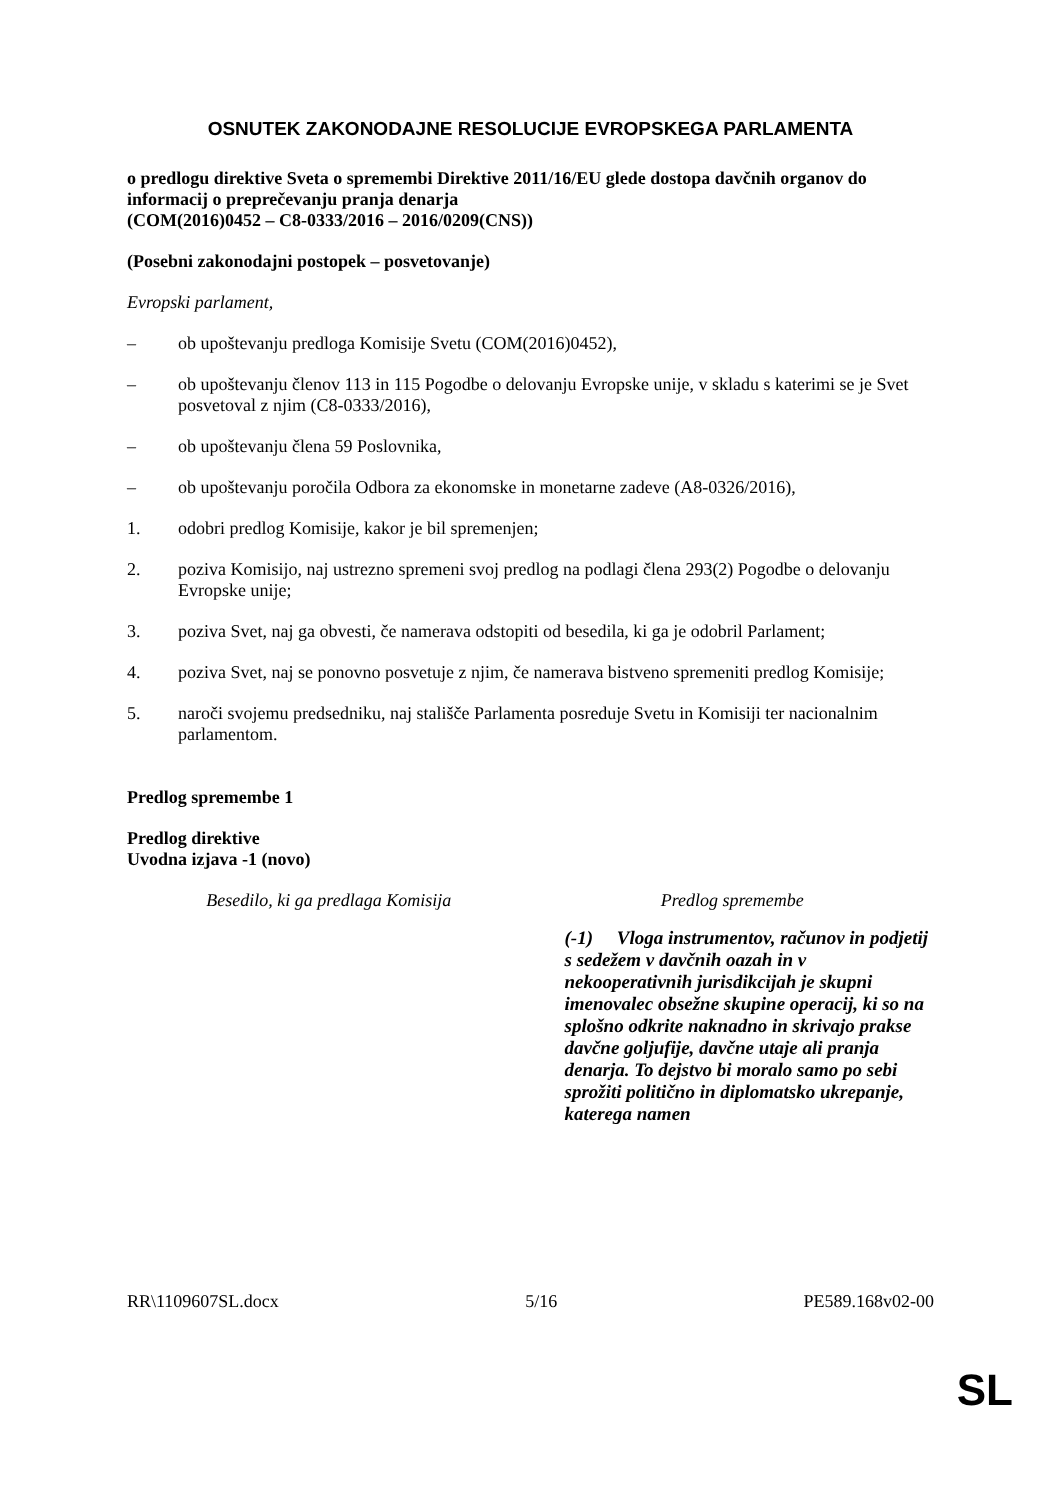OSNUTEK ZAKONODAJNE RESOLUCIJE EVROPSKEGA PARLAMENTA
o predlogu direktive Sveta o spremembi Direktive 2011/16/EU glede dostopa davčnih organov do informacij o preprečevanju pranja denarja
(COM(2016)0452 – C8-0333/2016 – 2016/0209(CNS))
(Posebni zakonodajni postopek – posvetovanje)
Evropski parlament,
– ob upoštevanju predloga Komisije Svetu (COM(2016)0452),
– ob upoštevanju členov 113 in 115 Pogodbe o delovanju Evropske unije, v skladu s katerimi se je Svet posvetoval z njim (C8-0333/2016),
– ob upoštevanju člena 59 Poslovnika,
– ob upoštevanju poročila Odbora za ekonomske in monetarne zadeve (A8-0326/2016),
1. odobri predlog Komisije, kakor je bil spremenjen;
2. poziva Komisijo, naj ustrezno spremeni svoj predlog na podlagi člena 293(2) Pogodbe o delovanju Evropske unije;
3. poziva Svet, naj ga obvesti, če namerava odstopiti od besedila, ki ga je odobril Parlament;
4. poziva Svet, naj se ponovno posvetuje z njim, če namerava bistveno spremeniti predlog Komisije;
5. naroči svojemu predsedniku, naj stališče Parlamenta posreduje Svetu in Komisiji ter nacionalnim parlamentom.
Predlog spremembe 1
Predlog direktive
Uvodna izjava -1 (novo)
| Besedilo, ki ga predlaga Komisija | Predlog spremembe |
| | (-1) Vloga instrumentov, računov in podjetij s sedežem v davčnih oazah in v nekooperativnih jurisdikcijah je skupni imenovalec obsežne skupine operacij, ki so na splošno odkrite naknadno in skrivajo prakse davčne goljufije, davčne utaje ali pranja denarja. To dejstvo bi moralo samo po sebi sprožiti politično in diplomatsko ukrepanje, katerega namen |
RR\1109607SL.docx 5/16 PE589.168v02-00
SL